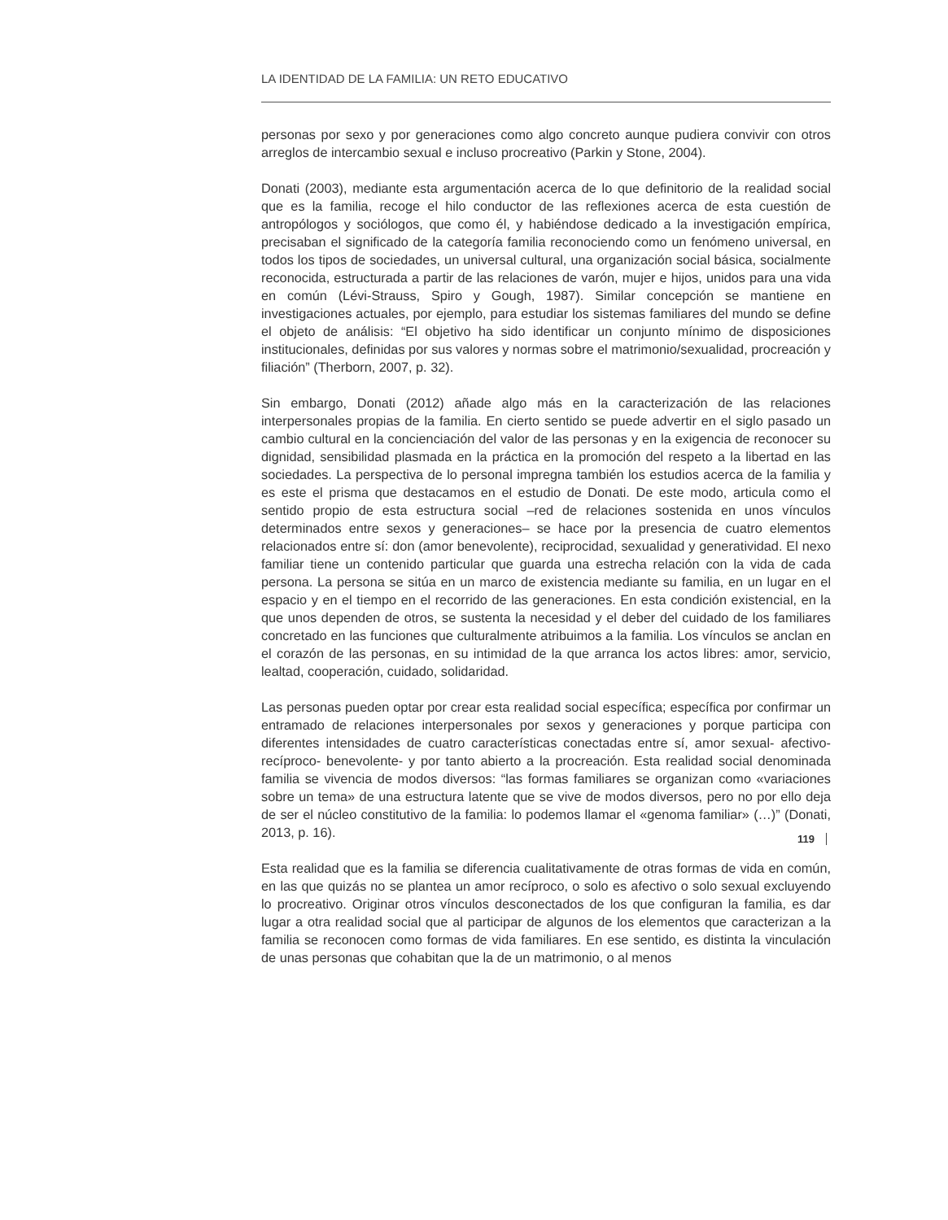LA IDENTIDAD DE LA FAMILIA: UN RETO EDUCATIVO
personas por sexo y por generaciones como algo concreto aunque pudiera convivir con otros arreglos de intercambio sexual e incluso procreativo (Parkin y Stone, 2004).
Donati (2003), mediante esta argumentación acerca de lo que definitorio de la realidad social que es la familia, recoge el hilo conductor de las reflexiones acerca de esta cuestión de antropólogos y sociólogos, que como él, y habiéndose dedicado a la investigación empírica, precisaban el significado de la categoría familia reconociendo como un fenómeno universal, en todos los tipos de sociedades, un universal cultural, una organización social básica, socialmente reconocida, estructurada a partir de las relaciones de varón, mujer e hijos, unidos para una vida en común (Lévi-Strauss, Spiro y Gough, 1987). Similar concepción se mantiene en investigaciones actuales, por ejemplo, para estudiar los sistemas familiares del mundo se define el objeto de análisis: “El objetivo ha sido identificar un conjunto mínimo de disposiciones institucionales, definidas por sus valores y normas sobre el matrimonio/sexualidad, procreación y filiación” (Therborn, 2007, p. 32).
Sin embargo, Donati (2012) añade algo más en la caracterización de las relaciones interpersonales propias de la familia. En cierto sentido se puede advertir en el siglo pasado un cambio cultural en la concienciación del valor de las personas y en la exigencia de reconocer su dignidad, sensibilidad plasmada en la práctica en la promoción del respeto a la libertad en las sociedades. La perspectiva de lo personal impregna también los estudios acerca de la familia y es este el prisma que destacamos en el estudio de Donati. De este modo, articula como el sentido propio de esta estructura social –red de relaciones sostenida en unos vínculos determinados entre sexos y generaciones– se hace por la presencia de cuatro elementos relacionados entre sí: don (amor benevolente), reciprocidad, sexualidad y generatividad. El nexo familiar tiene un contenido particular que guarda una estrecha relación con la vida de cada persona. La persona se sitúa en un marco de existencia mediante su familia, en un lugar en el espacio y en el tiempo en el recorrido de las generaciones. En esta condición existencial, en la que unos dependen de otros, se sustenta la necesidad y el deber del cuidado de los familiares concretado en las funciones que culturalmente atribuimos a la familia. Los vínculos se anclan en el corazón de las personas, en su intimidad de la que arranca los actos libres: amor, servicio, lealtad, cooperación, cuidado, solidaridad.
Las personas pueden optar por crear esta realidad social específica; específica por confirmar un entramado de relaciones interpersonales por sexos y generaciones y porque participa con diferentes intensidades de cuatro características conectadas entre sí, amor sexual- afectivo- recíproco- benevolente- y por tanto abierto a la procreación. Esta realidad social denominada familia se vivencia de modos diversos: “las formas familiares se organizan como «variaciones sobre un tema» de una estructura latente que se vive de modos diversos, pero no por ello deja de ser el núcleo constitutivo de la familia: lo podemos llamar el «genoma familiar» (…)” (Donati, 2013, p. 16).
Esta realidad que es la familia se diferencia cualitativamente de otras formas de vida en común, en las que quizás no se plantea un amor recíproco, o solo es afectivo o solo sexual excluyendo lo procreativo. Originar otros vínculos desconectados de los que configuran la familia, es dar lugar a otra realidad social que al participar de algunos de los elementos que caracterizan a la familia se reconocen como formas de vida familiares. En ese sentido, es distinta la vinculación de unas personas que cohabitan que la de un matrimonio, o al menos
119